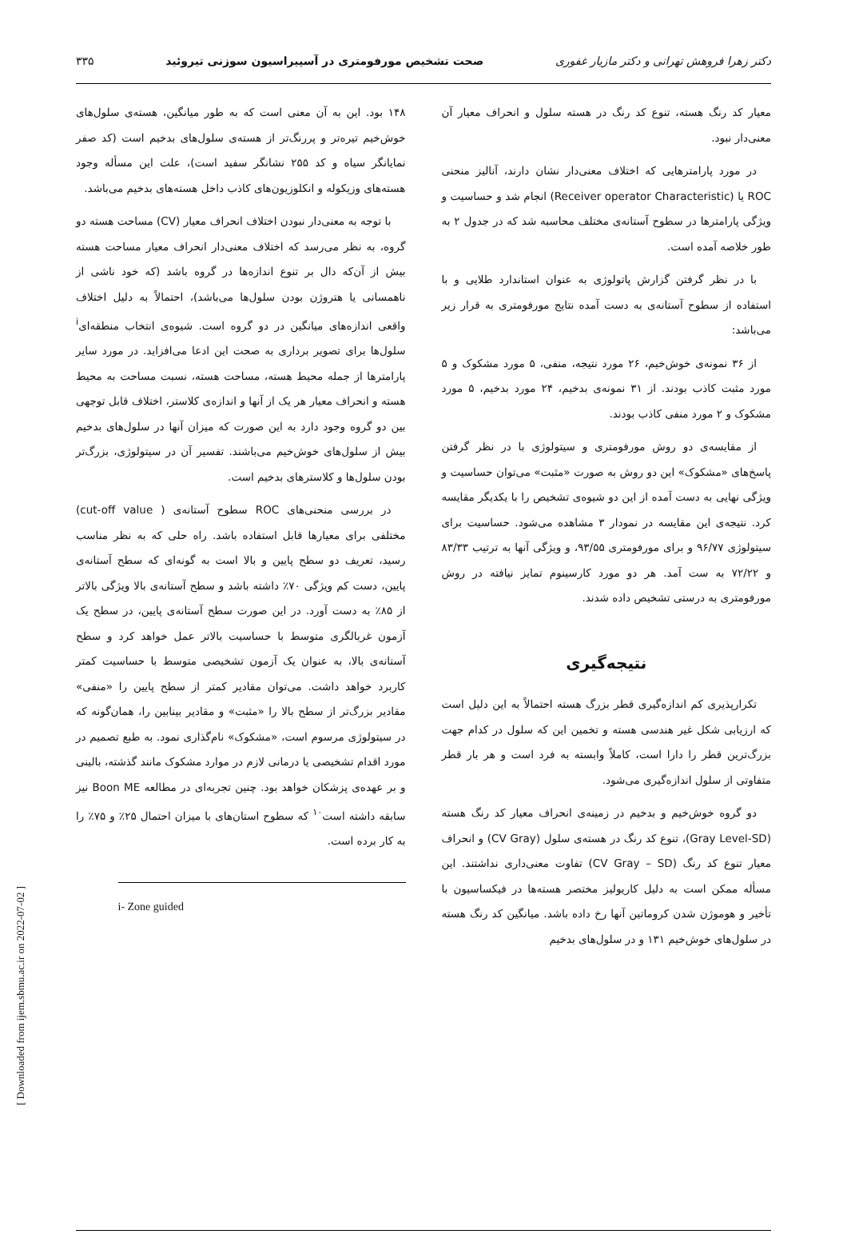دکتر زهرا فروهش تهرانی و دکتر مازیار غفوری صحت تشخیص مورفومتری در آسپیراسیون سوزنی تیروئید ۳۳۵
معیار کد رنگ هسته، تنوع کد رنگ در هسته سلول و انحراف معیار آن معنی‌دار نبود.
در مورد پارامترهایی که اختلاف معنی‌دار نشان دارند، آنالیز منحنی ROC یا (Receiver operator Characteristic) انجام شد و حساسیت و ویژگی پارامترها در سطوح آستانه‌ی مختلف محاسبه شد که در جدول ۲ به طور خلاصه آمده است.
با در نظر گرفتن گزارش پاتولوژی به عنوان استاندارد طلایی و با استفاده از سطوح آستانه‌ی به دست آمده نتایج مورفومتری به قرار زیر می‌باشد:
از ۳۶ نمونه‌ی خوش‌خیم، ۲۶ مورد نتیجه، منفی، ۵ مورد مشکوک و ۵ مورد مثبت کاذب بودند. از ۳۱ نمونه‌ی بدخیم، ۲۴ مورد بدخیم، ۵ مورد مشکوک و ۲ مورد منفی کاذب بودند.
از مقایسه‌ی دو روش مورفومتری و سیتولوژی با در نظر گرفتن پاسخ‌های «مشکوک» این دو روش به صورت «مثبت» می‌توان حساسیت و ویژگی نهایی به دست آمده از این دو شیوه‌ی تشخیص را با یکدیگر مقایسه کرد. نتیجه‌ی این مقایسه در نمودار ۳ مشاهده می‌شود. حساسیت برای سیتولوژی ۹۶/۷۷ و برای مورفومتری ۹۳/۵۵، و ویژگی آنها به ترتیب ۸۳/۳۳ و ۷۲/۲۲ به ست آمد. هر دو مورد کارسینوم تمایز نیافته در روش مورفومتری به درستی تشخیص داده شدند.
نتیجه‌گیری
تکرارپذیری کم اندازه‌گیری قطر بزرگ هسته احتمالاً به این دلیل است که ارزیابی شکل غیر هندسی هسته و تخمین این که سلول در کدام جهت بزرگ‌ترین قطر را دارا است، کاملاً وابسته به فرد است و هر بار قطر متفاوتی از سلول اندازه‌گیری می‌شود.
دو گروه خوش‌خیم و بدخیم در زمینه‌ی انحراف معیار کد رنگ هسته (Gray Level-SD)، تنوع کد رنگ در هسته‌ی سلول (CV Gray) و انحراف معیار تنوع کد رنگ (CV Gray – SD) تفاوت معنی‌داری نداشتند. این مسأله ممکن است به دلیل کاریولیز مختصر هسته‌ها در فیکساسیون با تأخیر و هوموژن شدن کروماتین آنها رخ داده باشد. میانگین کد رنگ هسته در سلول‌های خوش‌خیم ۱۳۱ و در سلول‌های بدخیم
۱۴۸ بود. این به آن معنی است که به طور میانگین، هسته‌ی سلول‌های خوش‌خیم تیره‌تر و پررنگ‌تر از هسته‌ی سلول‌های بدخیم است (کد صفر نمایانگر سیاه و کد ۲۵۵ نشانگر سفید است)، علت این مسأله وجود هسته‌های وزیکوله و انکلوزیون‌های کاذب داخل هسته‌های بدخیم می‌باشد.
با توجه به معنی‌دار نبودن اختلاف انحراف معیار (CV) مساحت هسته دو گروه، به نظر می‌رسد که اختلاف معنی‌دار انحراف معیار مساحت هسته بیش از آن‌که دال بر تنوع اندازه‌ها در گروه باشد (که خود ناشی از ناهمسانی یا هتروژن بودن سلول‌ها می‌باشد)، احتمالاً به دلیل اختلاف واقعی اندازه‌های میانگین در دو گروه است. شیوه‌ی انتخاب منطقه‌ای<sup>i</sup> سلول‌ها برای تصویر برداری به صحت این ادعا می‌افزاید. در مورد سایر پارامترها از جمله محیط هسته، مساحت هسته، نسبت مساحت به محیط هسته و انحراف معیار هر یک از آنها و اندازه‌ی کلاستر، اختلاف قابل توجهی بین دو گروه وجود دارد به این صورت که میزان آنها در سلول‌های بدخیم بیش از سلول‌های خوش‌خیم می‌باشند. تفسیر آن در سیتولوژی، بزرگ‌تر بودن سلول‌ها و کلاسترهای بدخیم است.
در بررسی منحنی‌های ROC سطوح آستانه‌ی ( cut-off value) مختلفی برای معیارها قابل استفاده باشد. راه حلی که به نظر مناسب رسید، تعریف دو سطح پایین و بالا است به گونه‌ای که سطح آستانه‌ی پایین، دست کم ویژگی ۷۰٪ داشته باشد و سطح آستانه‌ی بالا ویژگی بالاتر از ۸۵٪ به دست آورد. در این صورت سطح آستانه‌ی پایین، در سطح یک آزمون غربالگری متوسط با حساسیت بالاتر عمل خواهد کرد و سطح آستانه‌ی بالا، به عنوان یک آزمون تشخیصی متوسط با حساسیت کمتر کاربرد خواهد داشت. می‌توان مقادیر کمتر از سطح پایین را «منفی» مقادیر بزرگ‌تر از سطح بالا را «مثبت» و مقادیر بینابین را، همان‌گونه که در سیتولوژی مرسوم است، «مشکوک» نام‌گذاری نمود. به طبع تصمیم در مورد اقدام تشخیصی یا درمانی لازم در موارد مشکوک مانند گذشته، بالینی و بر عهده‌ی پزشکان خواهد بود. چنین تجربه‌ای در مطالعه Boon ME نیز سابقه داشته است<sup>۱۰</sup> که سطوح استان‌های با میزان احتمال ۲۵٪ و ۷۵٪ را به کار برده است.
i- Zone guided
[ Downloaded from ijem.sbmu.ac.ir on 2022-07-02 ]